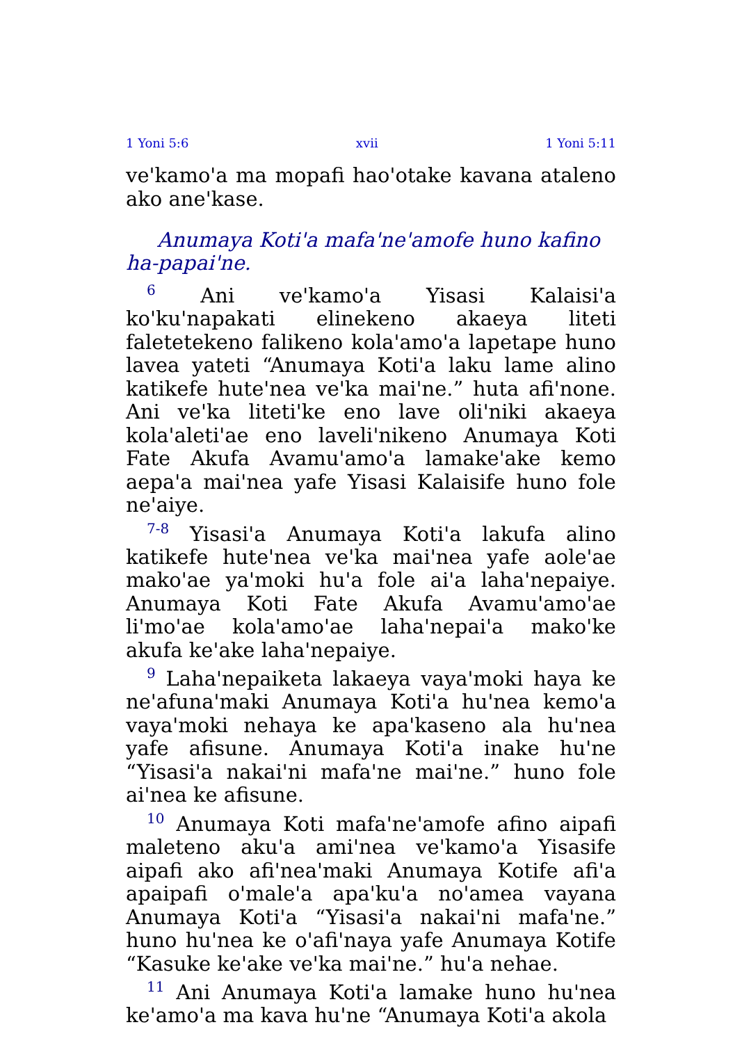1 Yoni 5:6 xvii 1 Yoni 5:11
ve'kamo'a ma mopafi hao'otake kavana ataleno ako ane'kase.
Anumaya Koti'a mafa'ne'amofe huno kafino ha-papai'ne.
<sup>6</sup> Ani ve'kamo'a Yisasi Kalaisi'a ko'ku'napakati elinekeno akaeya liteti faletetekeno falikeno kola'amo'a lapetape huno lavea yateti “Anumaya Koti'a laku lame alino katikefe hute'nea ve'ka mai'ne.” huta afi'none. Ani ve'ka liteti'ke eno lave oli'niki akaeya kola'aleti'ae eno laveli'nikeno Anumaya Koti Fate Akufa Avamu'amo'a lamake'ake kemo aepa'a mai'nea yafe Yisasi Kalaisife huno fole ne'aiye.
<sup>7-8</sup> Yisasi'a Anumaya Koti'a lakufa alino katikefe hute'nea ve'ka mai'nea yafe aole'ae mako'ae ya'moki hu'a fole ai'a laha'nepaiye. Anumaya Koti Fate Akufa Avamu'amo'ae li'mo'ae kola'amo'ae laha'nepai'a mako'ke akufa ke'ake laha'nepaiye.
<sup>9</sup> Laha'nepaiketa lakaeya vaya'moki haya ke ne'afuna'maki Anumaya Koti'a hu'nea kemo'a vaya'moki nehaya ke apa'kaseno ala hu'nea yafe afisune. Anumaya Koti'a inake hu'ne “Yisasi'a nakai'ni mafa'ne mai'ne.” huno fole ai'nea ke afisune.
<sup>10</sup> Anumaya Koti mafa'ne'amofe afino aipafi maleteno aku'a ami'nea ve'kamo'a Yisasife aipafi ako afi'nea'maki Anumaya Kotife afi'a apaipafi o'male'a apa'ku'a no'amea vayana Anumaya Koti'a “Yisasi'a nakai'ni mafa'ne.” huno hu'nea ke o'afi'naya yafe Anumaya Kotife “Kasuke ke'ake ve'ka mai'ne.” hu'a nehae.
<sup>11</sup> Ani Anumaya Koti'a lamake huno hu'nea ke'amo'a ma kava hu'ne “Anumaya Koti'a akola